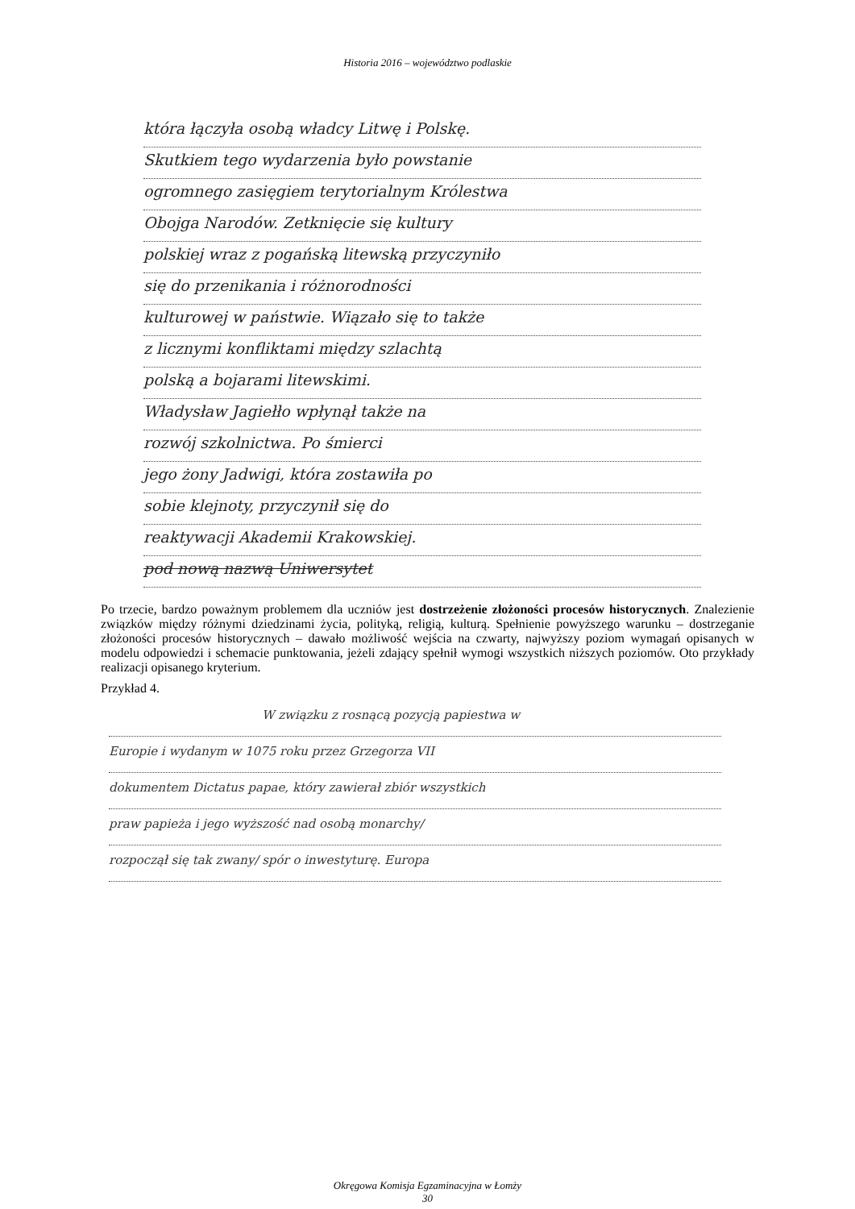Historia 2016 – województwo podlaskie
która łączyła osobą władcy Litwę i Polskę.
Skutkiem tego wydarzenia było powstanie
ogromnego zasięgiem terytorialnym Królestwa
Obojga Narodów. Zetknięcie się kultury
polskiej wraz z pogańską litewską przyczyniło
się do przenikania i różnorodności
kulturowej w państwie. Wiązało się to także
z licznymi konfliktami między szlachtą
polską a bojarami litewskimi.
Władysław Jagiełło wpłynął także na
rozwój szkolnictwa. Po śmierci
jego żony Jadwigi, która zostawiła po
sobie klejnoty, przyczynił się do
reaktywacji Akademii Krakowskiej.
pod nową nazwą Uniwersytet
Po trzecie, bardzo poważnym problemem dla uczniów jest dostrzeżenie złożoności procesów historycznych. Znalezienie związków między różnymi dziedzinami życia, polityką, religią, kulturą. Spełnienie powyższego warunku – dostrzeganie złożoności procesów historycznych – dawało możliwość wejścia na czwarty, najwyższy poziom wymagań opisanych w modelu odpowiedzi i schemacie punktowania, jeżeli zdający spełnił wymogi wszystkich niższych poziomów. Oto przykłady realizacji opisanego kryterium.
Przykład 4.
W związku z rosnącą pozycją papiestwa w
Europie i wydanym w 1075 roku przez Grzegorza VII
dokumentem Dictatus papae, który zawierał zbiór wszystkich
praw papieża i jego wyższość nad osobą monarchy/
rozpoczął się tak zwany/ spór o inwestyturę. Europa
Okręgowa Komisja Egzaminacyjna w Łomży
30